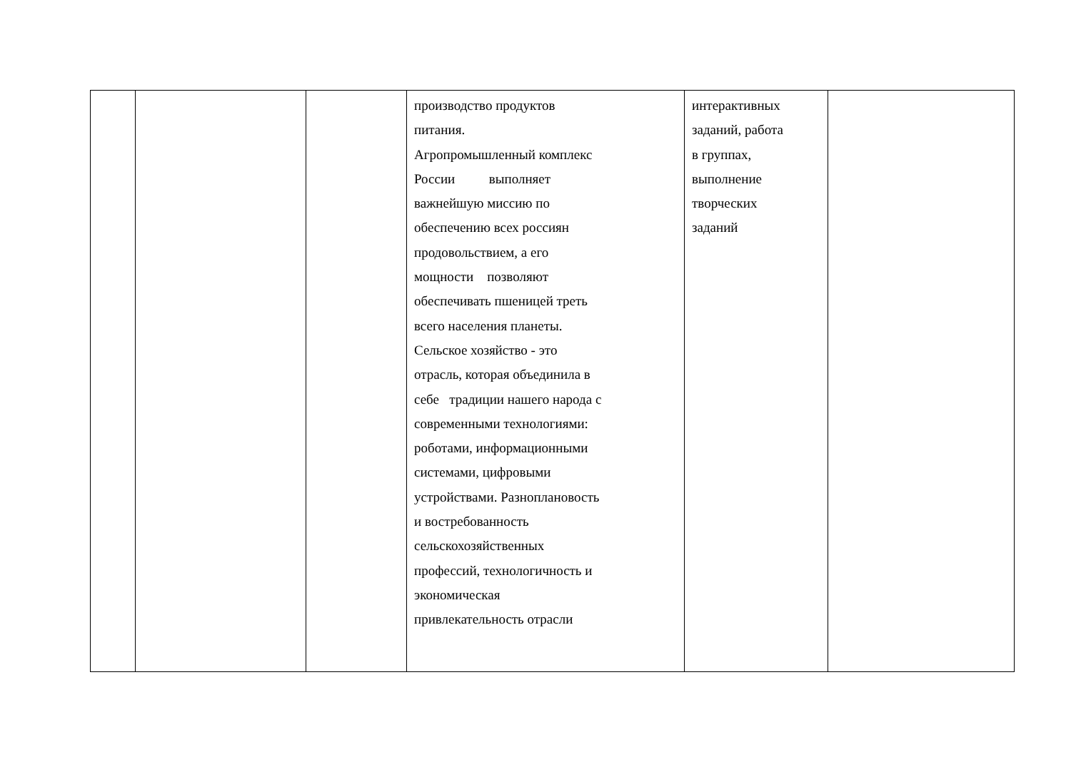| | | | производство продуктов питания. Агропромышленный комплекс России выполняет важнейшую миссию по обеспечению всех россиян продовольствием, а его мощности позволяют обеспечивать пшеницей треть всего населения планеты. Сельское хозяйство - это отрасль, которая объединила в себе традиции нашего народа с современными технологиями: роботами, информационными системами, цифровыми устройствами. Разноплановость и востребованность сельскохозяйственных профессий, технологичность и экономическая привлекательность отрасли | интерактивных заданий, работа в группах, выполнение творческих заданий | |